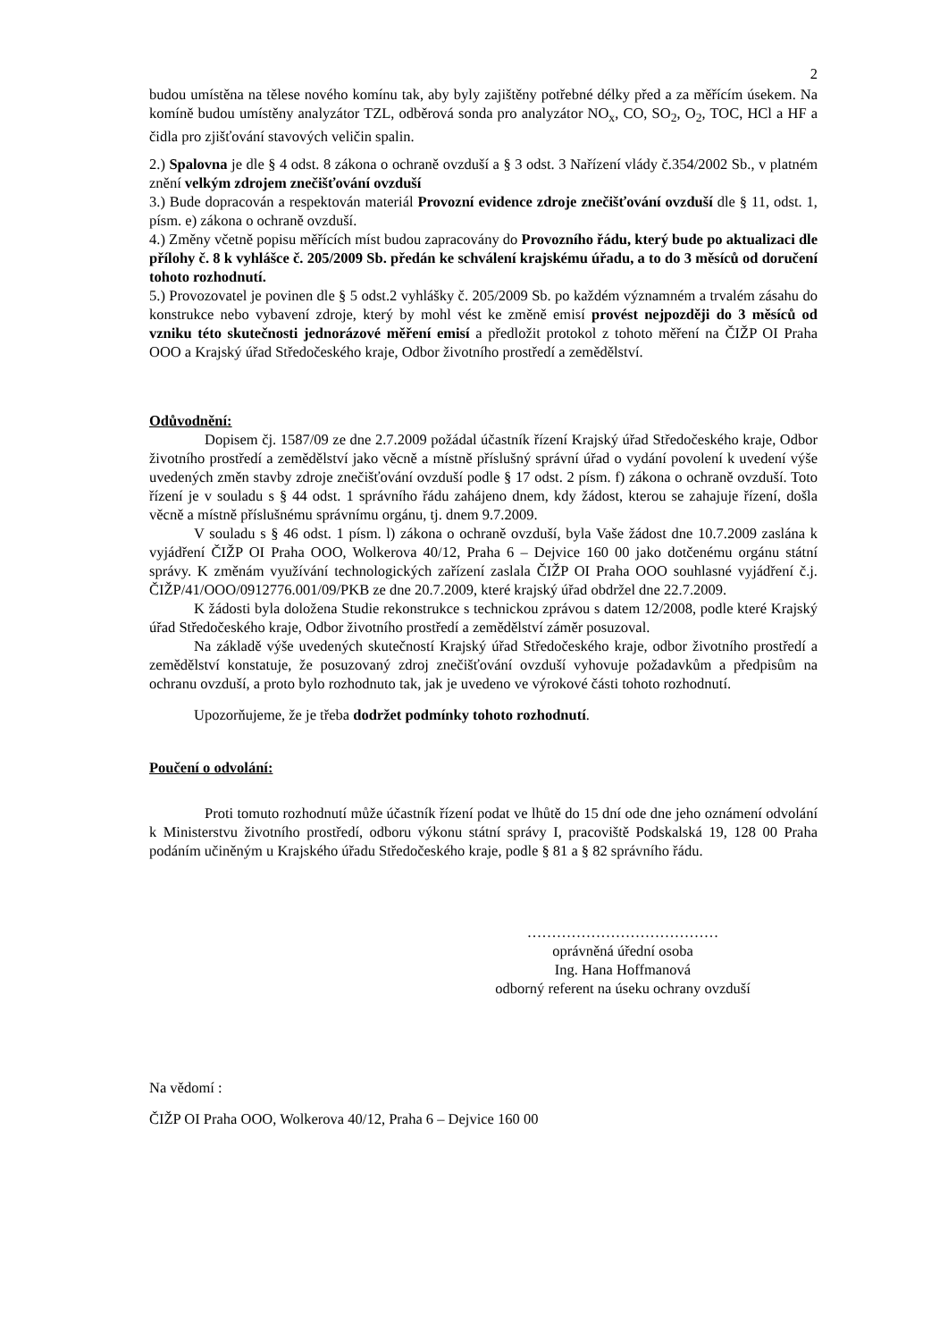2
budou umístěna na tělese nového komínu tak, aby byly zajištěny potřebné délky před a za měřícím úsekem. Na komíně budou umístěny analyzátor TZL, odběrová sonda pro analyzátor NO<sub>x</sub>, CO, SO<sub>2</sub>, O<sub>2</sub>, TOC, HCl a HF a čidla pro zjišťování stavových veličin spalin.
2.) Spalovna je dle § 4 odst. 8 zákona o ochraně ovzduší a § 3 odst. 3 Nařízení vlády č.354/2002 Sb., v platném znění velkým zdrojem znečišťování ovzduší
3.) Bude dopracován a respektován materiál Provozní evidence zdroje znečišťování ovzduší dle § 11, odst. 1, písm. e) zákona o ochraně ovzduší.
4.) Změny včetně popisu měřících míst budou zapracovány do Provozního řádu, který bude po aktualizaci dle přílohy č. 8 k vyhlášce č. 205/2009 Sb. předán ke schválení krajskému úřadu, a to do 3 měsíců od doručení tohoto rozhodnutí.
5.) Provozovatel je povinen dle § 5 odst.2 vyhlášky č. 205/2009 Sb. po každém významném a trvalém zásahu do konstrukce nebo vybavení zdroje, který by mohl vést ke změně emisí provést nejpozději do 3 měsíců od vzniku této skutečnosti jednorázové měření emisí a předložit protokol z tohoto měření na ČIŽP OI Praha OOO a Krajský úřad Středočeského kraje, Odbor životního prostředí a zemědělství.
Odůvodnění:
Dopisem čj. 1587/09 ze dne 2.7.2009 požádal účastník řízení Krajský úřad Středočeského kraje, Odbor životního prostředí a zemědělství jako věcně a místně příslušný správní úřad o vydání povolení k uvedení výše uvedených změn stavby zdroje znečišťování ovzduší podle § 17 odst. 2 písm. f) zákona o ochraně ovzduší. Toto řízení je v souladu s § 44 odst. 1 správního řádu zahájeno dnem, kdy žádost, kterou se zahajuje řízení, došla věcně a místně příslušnému správnímu orgánu, tj. dnem 9.7.2009.
V souladu s § 46 odst. 1 písm. l) zákona o ochraně ovzduší, byla Vaše žádost dne 10.7.2009 zaslána k vyjádření ČIŽP OI Praha OOO, Wolkerova 40/12, Praha 6 – Dejvice 160 00 jako dotčenému orgánu státní správy. K změnám využívání technologických zařízení zaslala ČIŽP OI Praha OOO souhlasné vyjádření č.j. ČIŽP/41/OOO/0912776.001/09/PKB ze dne 20.7.2009, které krajský úřad obdržel dne 22.7.2009.
K žádosti byla doložena Studie rekonstrukce s technickou zprávou s datem 12/2008, podle které Krajský úřad Středočeského kraje, Odbor životního prostředí a zemědělství záměr posuzoval.
Na základě výše uvedených skutečností Krajský úřad Středočeského kraje, odbor životního prostředí a zemědělství konstatuje, že posuzovaný zdroj znečišťování ovzduší vyhovuje požadavkům a předpisům na ochranu ovzduší, a proto bylo rozhodnuto tak, jak je uvedeno ve výrokové části tohoto rozhodnutí.
Upozorňujeme, že je třeba dodržet podmínky tohoto rozhodnutí.
Poučení o odvolání:
Proti tomuto rozhodnutí může účastník řízení podat ve lhůtě do 15 dní ode dne jeho oznámení odvolání k Ministerstvu životního prostředí, odboru výkonu státní správy I, pracoviště Podskalská 19, 128 00 Praha podáním učiněným u Krajského úřadu Středočeského kraje, podle § 81 a § 82 správního řádu.
…………………………………
oprávněná úřední osoba
Ing. Hana Hoffmanová
odborný referent na úseku ochrany ovzduší
Na vědomí :
ČIŽP OI Praha OOO, Wolkerova 40/12, Praha 6 – Dejvice 160 00